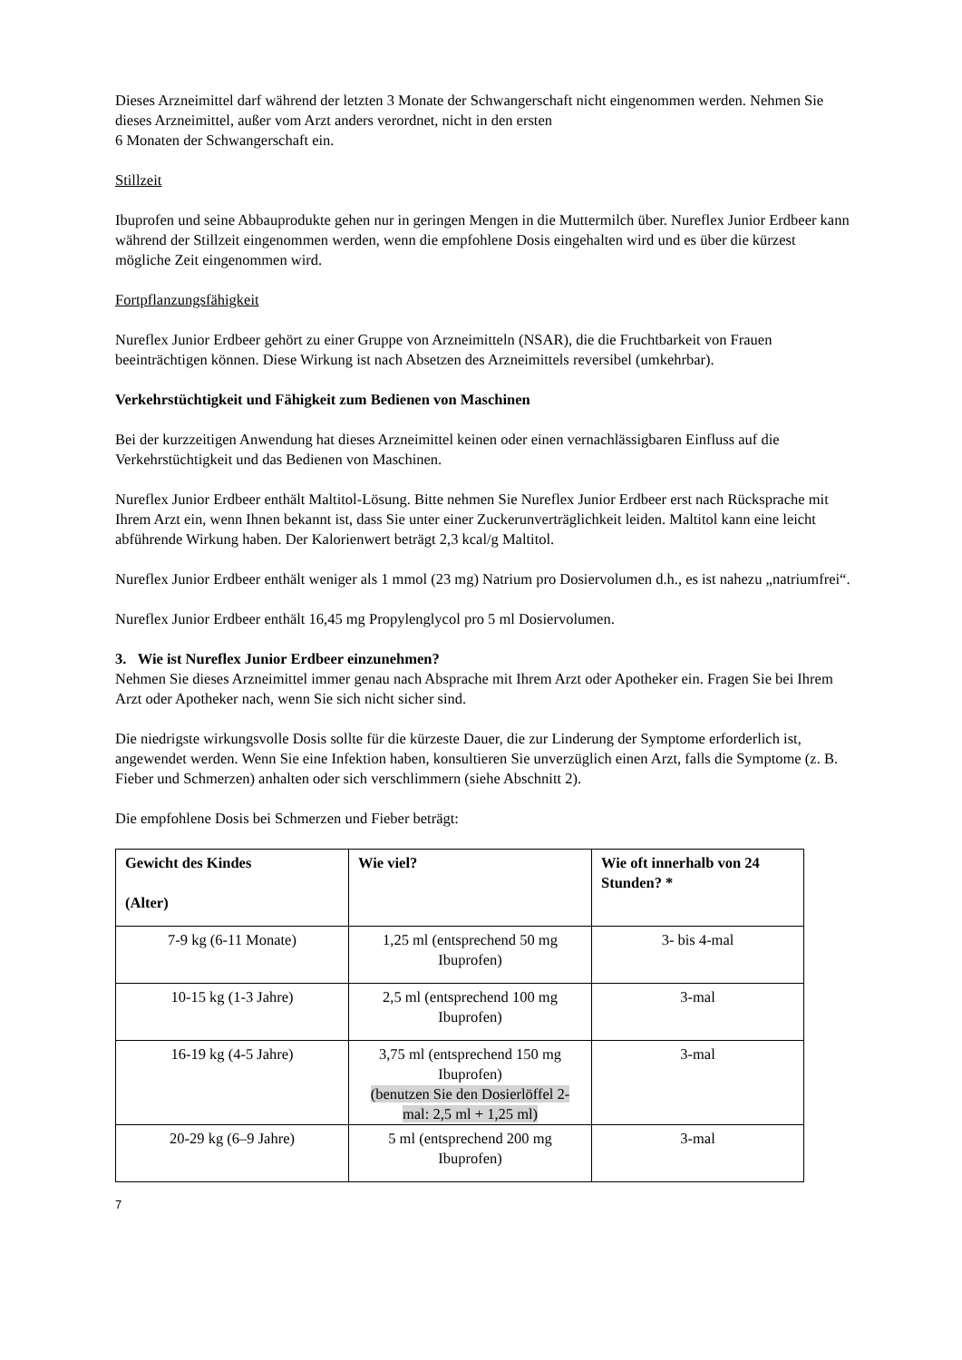Dieses Arzneimittel darf während der letzten 3 Monate der Schwangerschaft nicht eingenommen werden. Nehmen Sie dieses Arzneimittel, außer vom Arzt anders verordnet, nicht in den ersten
6 Monaten der Schwangerschaft ein.
Stillzeit
Ibuprofen und seine Abbauprodukte gehen nur in geringen Mengen in die Muttermilch über. Nureflex Junior Erdbeer kann während der Stillzeit eingenommen werden, wenn die empfohlene Dosis eingehalten wird und es über die kürzest mögliche Zeit eingenommen wird.
Fortpflanzungsfähigkeit
Nureflex Junior Erdbeer gehört zu einer Gruppe von Arzneimitteln (NSAR), die die Fruchtbarkeit von Frauen beeinträchtigen können. Diese Wirkung ist nach Absetzen des Arzneimittels reversibel (umkehrbar).
Verkehrstüchtigkeit und Fähigkeit zum Bedienen von Maschinen
Bei der kurzzeitigen Anwendung hat dieses Arzneimittel keinen oder einen vernachlässigbaren Einfluss auf die Verkehrstüchtigkeit und das Bedienen von Maschinen.
Nureflex Junior Erdbeer enthält Maltitol-Lösung. Bitte nehmen Sie Nureflex Junior Erdbeer erst nach Rücksprache mit Ihrem Arzt ein, wenn Ihnen bekannt ist, dass Sie unter einer Zuckerunverträglichkeit leiden. Maltitol kann eine leicht abführende Wirkung haben. Der Kalorienwert beträgt 2,3 kcal/g Maltitol.
Nureflex Junior Erdbeer enthält weniger als 1 mmol (23 mg) Natrium pro Dosiervolumen d.h., es ist nahezu „natriumfrei“.
Nureflex Junior Erdbeer enthält 16,45 mg Propylenglycol pro 5 ml Dosiervolumen.
3. Wie ist Nureflex Junior Erdbeer einzunehmen?
Nehmen Sie dieses Arzneimittel immer genau nach Absprache mit Ihrem Arzt oder Apotheker ein. Fragen Sie bei Ihrem Arzt oder Apotheker nach, wenn Sie sich nicht sicher sind.
Die niedrigste wirkungsvolle Dosis sollte für die kürzeste Dauer, die zur Linderung der Symptome erforderlich ist, angewendet werden. Wenn Sie eine Infektion haben, konsultieren Sie unverzüglich einen Arzt, falls die Symptome (z. B. Fieber und Schmerzen) anhalten oder sich verschlimmern (siehe Abschnitt 2).
Die empfohlene Dosis bei Schmerzen und Fieber beträgt:
| Gewicht des Kindes (Alter) | Wie viel? | Wie oft innerhalb von 24 Stunden? * |
| --- | --- | --- |
| 7-9 kg (6-11 Monate) | 1,25 ml (entsprechend 50 mg Ibuprofen) | 3- bis 4-mal |
| 10-15 kg (1-3 Jahre) | 2,5 ml (entsprechend 100 mg Ibuprofen) | 3-mal |
| 16-19 kg (4-5 Jahre) | 3,75 ml (entsprechend 150 mg Ibuprofen) (benutzen Sie den Dosierlöffel 2-mal: 2,5 ml + 1,25 ml) | 3-mal |
| 20-29 kg (6–9 Jahre) | 5 ml (entsprechend 200 mg Ibuprofen) | 3-mal |
7